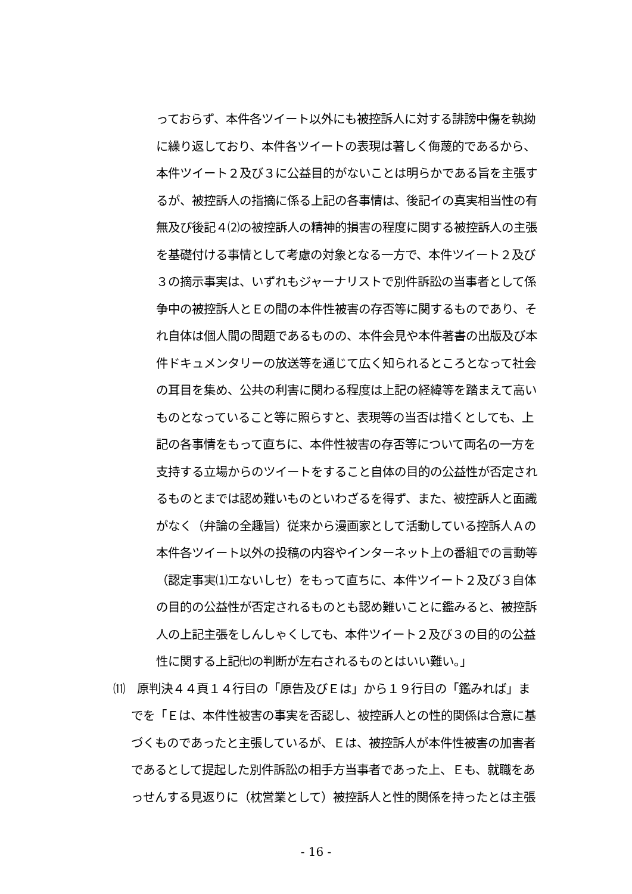っておらず、本件各ツイート以外にも被控訴人に対する誹謗中傷を執拗
に繰り返しており、本件各ツイートの表現は著しく侮蔑的であるから、
本件ツイート２及び３に公益目的がないことは明らかである旨を主張す
るが、被控訴人の指摘に係る上記の各事情は、後記イの真実相当性の有
無及び後記４⑵の被控訴人の精神的損害の程度に関する被控訴人の主張
を基礎付ける事情として考慮の対象となる一方で、本件ツイート２及び
３の摘示事実は、いずれもジャーナリストで別件訴訟の当事者として係
争中の被控訴人とＥの間の本件性被害の存否等に関するものであり、そ
れ自体は個人間の問題であるものの、本件会見や本件著書の出版及び本
件ドキュメンタリーの放送等を通じて広く知られるところとなって社会
の耳目を集め、公共の利害に関わる程度は上記の経緯等を踏まえて高い
ものとなっていること等に照らすと、表現等の当否は措くとしても、上
記の各事情をもって直ちに、本件性被害の存否等について両名の一方を
支持する立場からのツイートをすること自体の目的の公益性が否定され
るものとまでは認め難いものといわざるを得ず、また、被控訴人と面識
がなく（弁論の全趣旨）従来から漫画家として活動している控訴人Ａの
本件各ツイート以外の投稿の内容やインターネット上の番組での言動等
（認定事実⑴エないしセ）をもって直ちに、本件ツイート２及び３自体
の目的の公益性が否定されるものとも認め難いことに鑑みると、被控訴
人の上記主張をしんしゃくしても、本件ツイート２及び３の目的の公益
性に関する上記㈦の判断が左右されるものとはいい難い。」
⑾　原判決４４頁１４行目の「原告及びＥは」から１９行目の「鑑みれば」ま
でを「Ｅは、本件性被害の事実を否認し、被控訴人との性的関係は合意に基
づくものであったと主張しているが、Ｅは、被控訴人が本件性被害の加害者
であるとして提起した別件訴訟の相手方当事者であった上、Ｅも、就職をあ
っせんする見返りに（枕営業として）被控訴人と性的関係を持ったとは主張
- 16 -